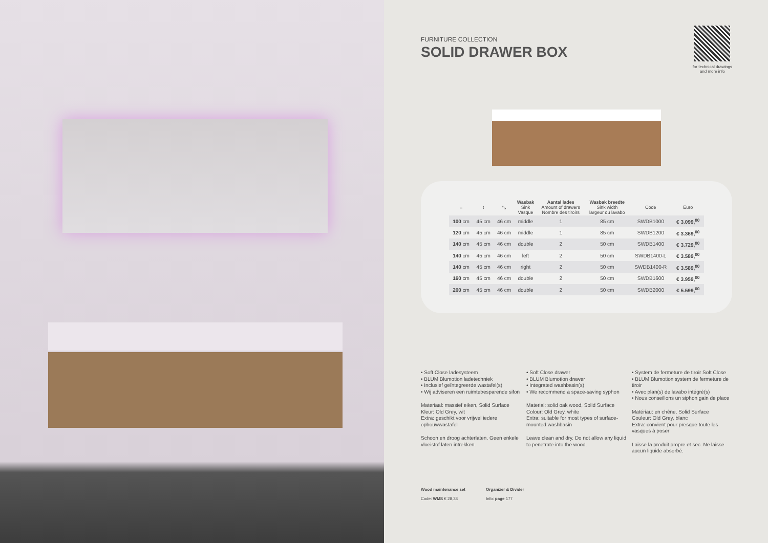FURNITURE COLLECTION
SOLID DRAWER BOX
for technical drawings
and more info
| ↔ | ↕ | ⤡ | Wasbak Sink Vasque | Aantal lades Amount of drawers Nombre des tiroirs | Wasbak breedte Sink width largeur du lavabo | Code | Euro |
| --- | --- | --- | --- | --- | --- | --- | --- |
| 100 cm | 45 cm | 46 cm | middle | 1 | 85 cm | SWDB1000 | € 3.099,<sup>00</sup> |
| 120 cm | 45 cm | 46 cm | middle | 1 | 85 cm | SWDB1200 | € 3.369,<sup>00</sup> |
| 140 cm | 45 cm | 46 cm | double | 2 | 50 cm | SWDB1400 | € 3.729,<sup>00</sup> |
| 140 cm | 45 cm | 46 cm | left | 2 | 50 cm | SWDB1400-L | € 3.589,<sup>00</sup> |
| 140 cm | 45 cm | 46 cm | right | 2 | 50 cm | SWDB1400-R | € 3.589,<sup>00</sup> |
| 160 cm | 45 cm | 46 cm | double | 2 | 50 cm | SWDB1600 | € 3.959,<sup>00</sup> |
| 200 cm | 45 cm | 46 cm | double | 2 | 50 cm | SWDB2000 | € 5.599,<sup>00</sup> |
• Soft Close ladesysteem
• BLUM Blumotion ladetechniek
• Inclusief geïntegreerde wastafel(s)
• Wij adviseren een ruimtebesparende sifon
Materiaal: massief eiken, Solid Surface
Kleur: Old Grey, wit
Extra: geschikt voor vrijwel iedere opbouwwastafel
Schoon en droog achterlaten. Geen enkele vloeistof laten intrekken.
• Soft Close drawer
• BLUM Blumotion drawer
• Integrated washbasin(s)
• We recommend a space-saving syphon
Material: solid oak wood, Solid Surface
Colour: Old Grey, white
Extra: suitable for most types of surface-mounted washbasin
Leave clean and dry. Do not allow any liquid to penetrate into the wood.
• System de fermeture de tiroir Soft Close
• BLUM Blumotion system de fermeture de tiroir
• Avec plan(s) de lavabo intégré(s)
• Nous conseillons un siphon gain de place
Matériau: en chêne, Solid Surface
Couleur: Old Grey, blanc
Extra: convient pour presque toute les vasques à poser
Laisse la produit propre et sec. Ne laisse aucun liquide absorbé.
Wood maintenance set
Code: WMS € 28,33
Organizer & Divider
Info: page 177